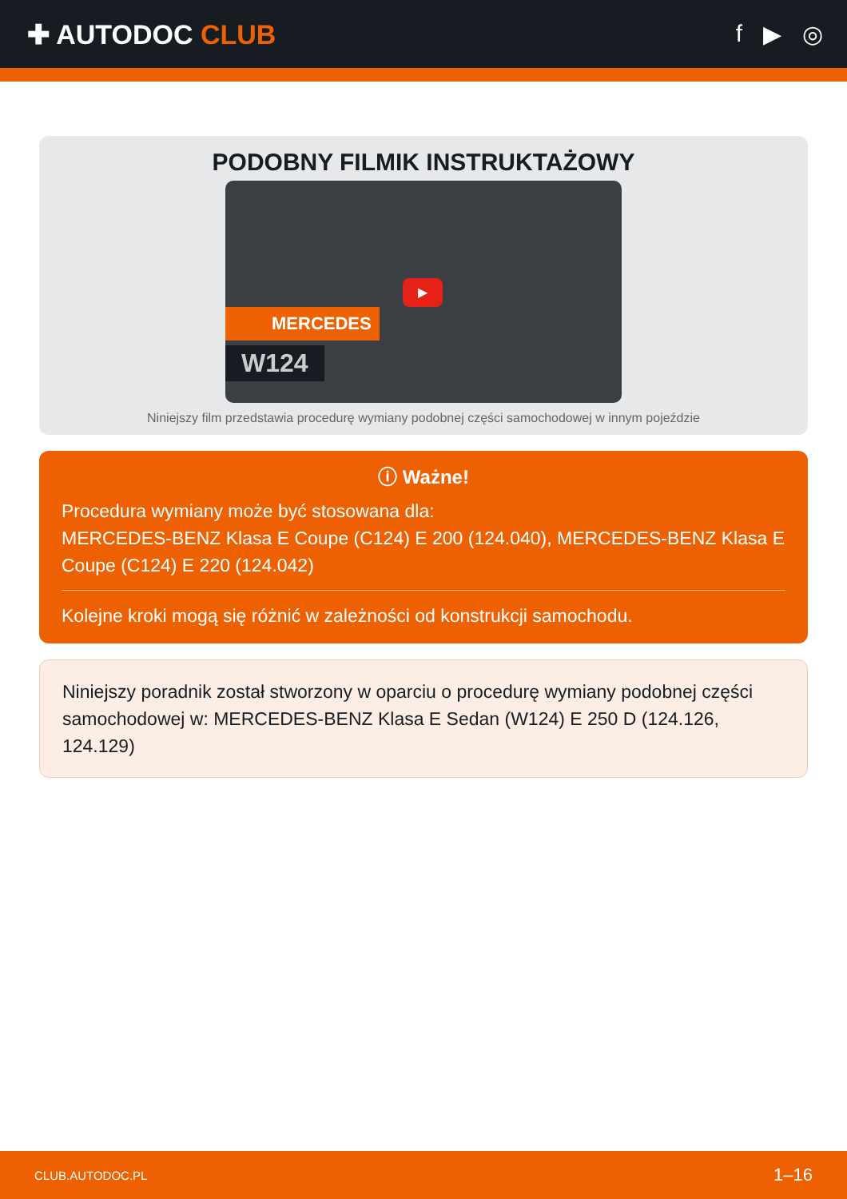✚ AUTODOC CLUB f ▶ ◎
PODOBNY FILMIK INSTRUKTAŻOWY
MERCEDES
W124
▶
Niniejszy film przedstawia procedurę wymiany podobnej części samochodowej w innym pojeździe
ⓘ Ważne!
Procedura wymiany może być stosowana dla:
MERCEDES-BENZ Klasa E Coupe (C124) E 200 (124.040), MERCEDES-BENZ Klasa E Coupe (C124) E 220 (124.042)
Kolejne kroki mogą się różnić w zależności od konstrukcji samochodu.
Niniejszy poradnik został stworzony w oparciu o procedurę wymiany podobnej części samochodowej w: MERCEDES-BENZ Klasa E Sedan (W124) E 250 D (124.126, 124.129)
CLUB.AUTODOC.PL 1–16